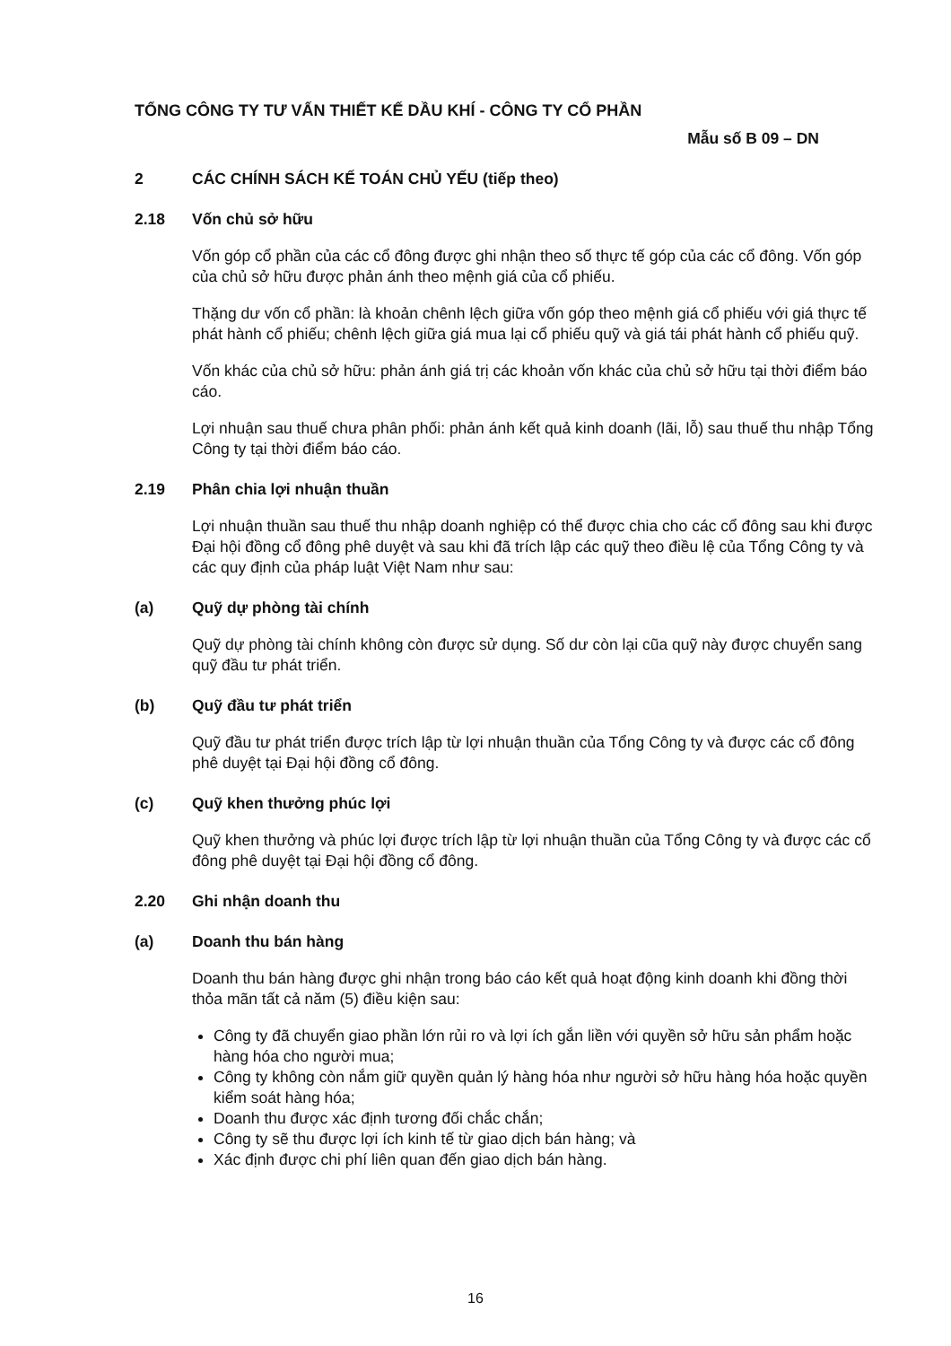TỔNG CÔNG TY TƯ VẤN THIẾT KẾ DẦU KHÍ - CÔNG TY CỔ PHẦN
Mẫu số B 09 – DN
2 CÁC CHÍNH SÁCH KẾ TOÁN CHỦ YẾU (tiếp theo)
2.18 Vốn chủ sở hữu
Vốn góp cổ phần của các cổ đông được ghi nhận theo số thực tế góp của các cổ đông. Vốn góp của chủ sở hữu được phản ánh theo mệnh giá của cổ phiếu.
Thặng dư vốn cổ phần: là khoản chênh lệch giữa vốn góp theo mệnh giá cổ phiếu với giá thực tế phát hành cổ phiếu; chênh lệch giữa giá mua lại cổ phiếu quỹ và giá tái phát hành cổ phiếu quỹ.
Vốn khác của chủ sở hữu: phản ánh giá trị các khoản vốn khác của chủ sở hữu tại thời điểm báo cáo.
Lợi nhuận sau thuế chưa phân phối: phản ánh kết quả kinh doanh (lãi, lỗ) sau thuế thu nhập Tổng Công ty tại thời điểm báo cáo.
2.19 Phân chia lợi nhuận thuần
Lợi nhuận thuần sau thuế thu nhập doanh nghiệp có thể được chia cho các cổ đông sau khi được Đại hội đồng cổ đông phê duyệt và sau khi đã trích lập các quỹ theo điều lệ của Tổng Công ty và các quy định của pháp luật Việt Nam như sau:
(a) Quỹ dự phòng tài chính
Quỹ dự phòng tài chính không còn được sử dụng. Số dư còn lại cũa quỹ này được chuyển sang quỹ đầu tư phát triển.
(b) Quỹ đầu tư phát triển
Quỹ đầu tư phát triển được trích lập từ lợi nhuận thuần của Tổng Công ty và được các cổ đông phê duyệt tại Đại hội đồng cổ đông.
(c) Quỹ khen thưởng phúc lợi
Quỹ khen thưởng và phúc lợi được trích lập từ lợi nhuận thuần của Tổng Công ty và được các cổ đông phê duyệt tại Đại hội đồng cổ đông.
2.20 Ghi nhận doanh thu
(a) Doanh thu bán hàng
Doanh thu bán hàng được ghi nhận trong báo cáo kết quả hoạt động kinh doanh khi đồng thời thỏa mãn tất cả năm (5) điều kiện sau:
Công ty đã chuyển giao phần lớn rủi ro và lợi ích gắn liền với quyền sở hữu sản phẩm hoặc hàng hóa cho người mua;
Công ty không còn nắm giữ quyền quản lý hàng hóa như người sở hữu hàng hóa hoặc quyền kiểm soát hàng hóa;
Doanh thu được xác định tương đối chắc chắn;
Công ty sẽ thu được lợi ích kinh tế từ giao dịch bán hàng; và
Xác định được chi phí liên quan đến giao dịch bán hàng.
16